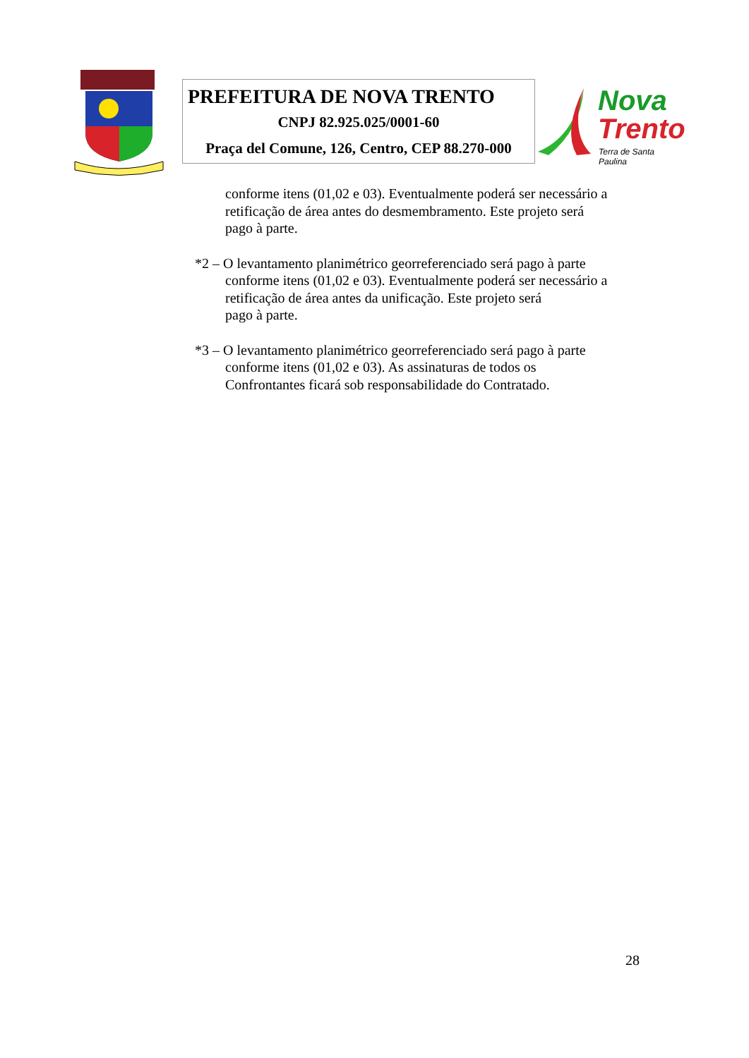PREFEITURA DE NOVA TRENTO
CNPJ 82.925.025/0001-60
Praça del Comune, 126, Centro, CEP 88.270-000
Nova
Trento
Terra de Santa Paulina
conforme itens (01,02 e 03). Eventualmente poderá ser necessário a
retificação de área antes do desmembramento. Este projeto será
pago à parte.
*2 – O levantamento planimétrico georreferenciado será pago à parte
conforme itens (01,02 e 03). Eventualmente poderá ser necessário a
retificação de área antes da unificação. Este projeto será
pago à parte.
*3 – O levantamento planimétrico georreferenciado será pago à parte
conforme itens (01,02 e 03). As assinaturas de todos os
Confrontantes ficará sob responsabilidade do Contratado.
28